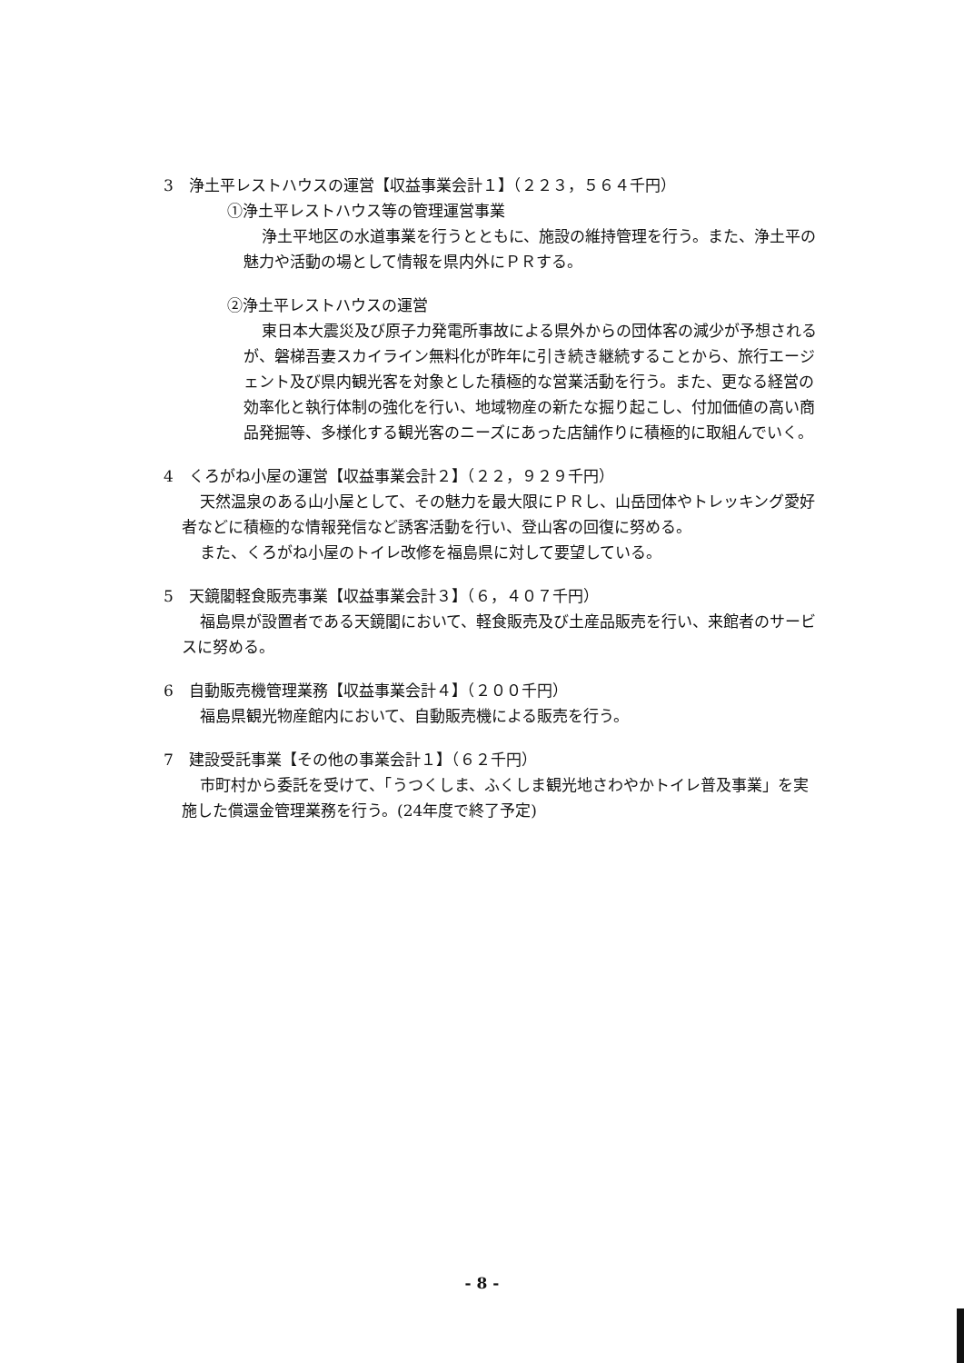3　浄土平レストハウスの運営【収益事業会計１】（２２３，５６４千円）
①浄土平レストハウス等の管理運営事業
浄土平地区の水道事業を行うとともに、施設の維持管理を行う。また、浄土平の魅力や活動の場として情報を県内外にＰＲする。
②浄土平レストハウスの運営
東日本大震災及び原子力発電所事故による県外からの団体客の減少が予想されるが、磐梯吾妻スカイライン無料化が昨年に引き続き継続することから、旅行エージェント及び県内観光客を対象とした積極的な営業活動を行う。また、更なる経営の効率化と執行体制の強化を行い、地域物産の新たな掘り起こし、付加価値の高い商品発掘等、多様化する観光客のニーズにあった店舗作りに積極的に取組んでいく。
4　くろがね小屋の運営【収益事業会計２】（２２，９２９千円）
天然温泉のある山小屋として、その魅力を最大限にＰＲし、山岳団体やトレッキング愛好者などに積極的な情報発信など誘客活動を行い、登山客の回復に努める。
また、くろがね小屋のトイレ改修を福島県に対して要望している。
5　天鏡閣軽食販売事業【収益事業会計３】（６，４０７千円）
福島県が設置者である天鏡閣において、軽食販売及び土産品販売を行い、来館者のサービスに努める。
6　自動販売機管理業務【収益事業会計４】（２００千円）
福島県観光物産館内において、自動販売機による販売を行う。
7　建設受託事業【その他の事業会計１】（６２千円）
市町村から委託を受けて、「うつくしま、ふくしま観光地さわやかトイレ普及事業」を実施した償還金管理業務を行う。(24年度で終了予定)
- 8 -